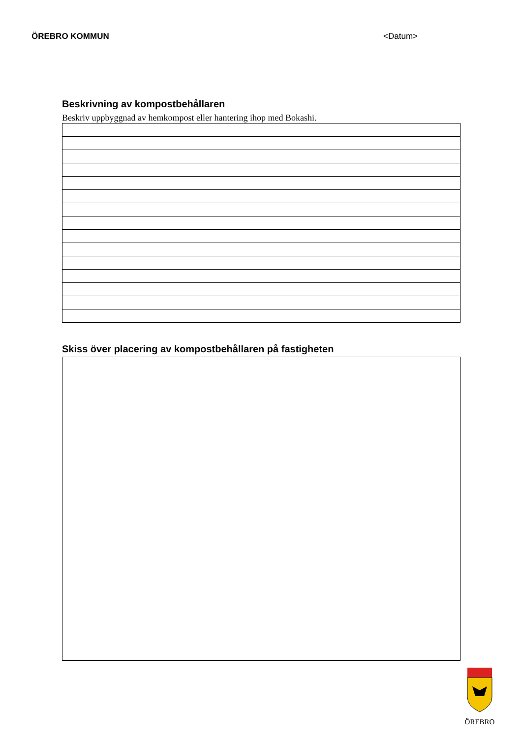ÖREBRO KOMMUN <Datum>
Beskrivning av kompostbehållaren
Beskriv uppbyggnad av hemkompost eller hantering ihop med Bokashi.
Skiss över placering av kompostbehållaren på fastigheten
ÖREBRO